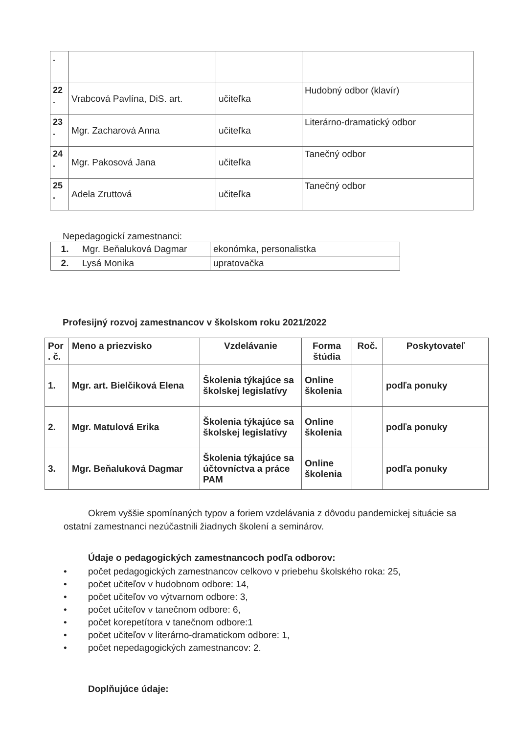| . | | | |
| 22 . | Vrabcová Pavlína, DiS. art. | učiteľka | Hudobný odbor (klavír) |
| 23 . | Mgr. Zacharová Anna | učiteľka | Literárno-dramatický odbor |
| 24 . | Mgr. Pakosová Jana | učiteľka | Tanečný odbor |
| 25 . | Adela Zruttová | učiteľka | Tanečný odbor |
Nepedagogickí zamestnanci:
| 1. | Mgr. Beňaluková Dagmar | ekonómka, personalistka |
| 2. | Lysá Monika | upratovačka |
Profesijný rozvoj zamestnancov v školskom roku 2021/2022
| Por . č. | Meno a priezvisko | Vzdelávanie | Forma štúdia | Roč. | Poskytovateľ |
| --- | --- | --- | --- | --- | --- |
| 1. | Mgr. art. Bielčiková Elena | Školenia týkajúce sa školskej legislatívy | Online školenia | | podľa ponuky |
| 2. | Mgr. Matulová Erika | Školenia týkajúce sa školskej legislatívy | Online školenia | | podľa ponuky |
| 3. | Mgr. Beňaluková Dagmar | Školenia týkajúce sa účtovníctva a práce PAM | Online školenia | | podľa ponuky |
Okrem vyššie spomínaných typov a foriem vzdelávania z dôvodu pandemickej situácie sa ostatní zamestnanci nezúčastnili žiadnych školení a seminárov.
Údaje o pedagogických zamestnancoch podľa odborov:
• počet pedagogických zamestnancov celkovo v priebehu školského roka: 25,
• počet učiteľov v hudobnom odbore: 14,
• počet učiteľov vo výtvarnom odbore: 3,
• počet učiteľov v tanečnom odbore: 6,
• počet korepetítora v tanečnom odbore:1
• počet učiteľov v literárno-dramatickom odbore: 1,
• počet nepedagogických zamestnancov: 2.
Doplňujúce údaje: